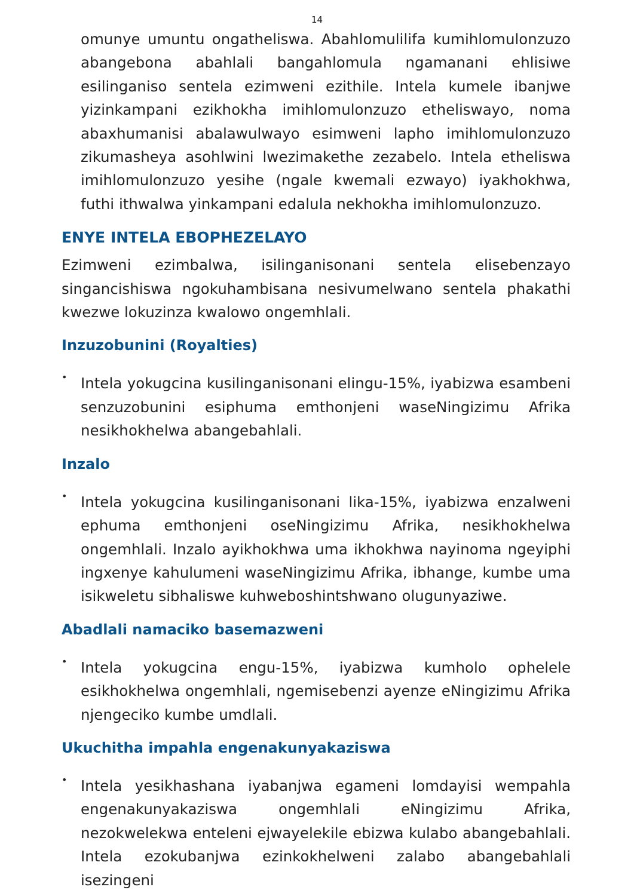14
omunye umuntu ongatheliswa. Abahlomulilifa kumihlomulonzuzo abangebona abahlali bangahlomula ngamanani ehlisiwe esilinganiso sentela ezimweni ezithile. Intela kumele ibanjwe yizinkampani ezikhokha imihlomulonzuzo etheliswayo, noma abaxhumanisi abalawulwayo esimweni lapho imihlomulonzuzo zikumasheya asohlwini lwezimakethe zezabelo. Intela etheliswa imihlomulonzuzo yesihe (ngale kwemali ezwayo) iyakhokhwa, futhi ithwalwa yinkampani edalula nekhokha imihlomulonzuzo.
ENYE INTELA EBOPHEZELAYO
Ezimweni ezimbalwa, isilinganisonani sentela elisebenzayo singancishiswa ngokuhambisana nesivumelwano sentela phakathi kwezwe lokuzinza kwalowo ongemhlali.
Inzuzobunini (Royalties)
•
Intela yokugcina kusilinganisonani elingu-15%, iyabizwa esambeni senzuzobunini esiphuma emthonjeni waseNingizimu Afrika nesikhokhelwa abangebahlali.
Inzalo
•
Intela yokugcina kusilinganisonani lika-15%, iyabizwa enzalweni ephuma emthonjeni oseNingizimu Afrika, nesikhokhelwa ongemhlali. Inzalo ayikhokhwa uma ikhokhwa nayinoma ngeyiphi ingxenye kahulumeni waseNingizimu Afrika, ibhange, kumbe uma isikweletu sibhaliswe kuhweboshintshwano olugunyaziwe.
Abadlali namaciko basemazweni
•
Intela yokugcina engu-15%, iyabizwa kumholo ophelele esikhokhelwa ongemhlali, ngemisebenzi ayenze eNingizimu Afrika njengeciko kumbe umdlali.
Ukuchitha impahla engenakunyakaziswa
•
Intela yesikhashana iyabanjwa egameni lomdayisi wempahla engenakunyakaziswa ongemhlali eNingizimu Afrika, nezokwelekwa enteleni ejwayelekile ebizwa kulabo abangebahlali. Intela ezokubanjwa ezinkokhelweni zalabo abangebahlali isezingeni